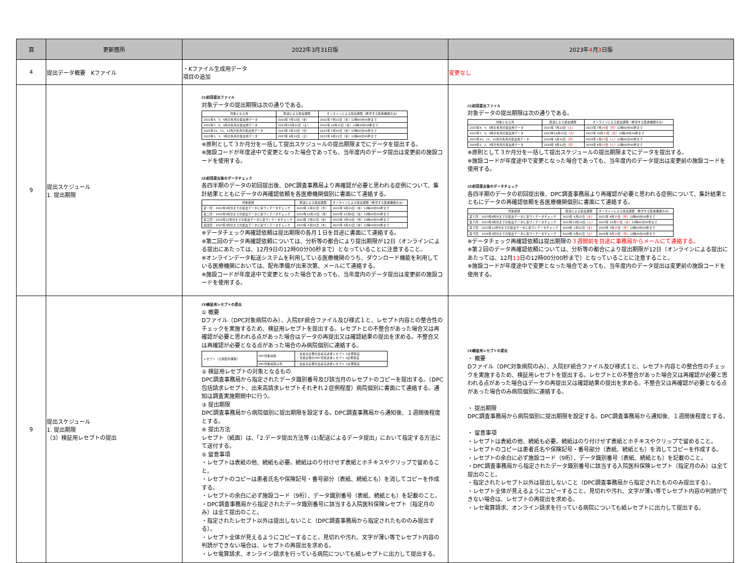| 頁 | 更新箇所 | 2022年3月31日版 | 2023年 4 月 3 日版 |
| --- | --- | --- | --- |
| 4 | 提出データ概要 Kファイル | ・Kファイル生成用データ 項目の追加 | 変更なし |
| 9 | 提出スケジュール 1. 提出期限 | (1)初回提出ファイル 対象データの提出期限は次の通りである。 / 対象となる月 / 配送による提出期限 / オンラインによる提出期限（希望する医療機関のみ） / / --- / --- / --- / / 2022年4、5、6月の各月の提出用データ / 2022年 7月22日（金） / 2022年 7月21日（木）12時00分00秒まで / / 2022年7、8、9月の各月の提出用データ / 2022年10月22日（土） / 2022年 10月21日（金）12時00分00秒まで / / 2022年10、11、12月の各月の提出用データ / 2023年 1月22日（日） / 2023年 1月20日（金）12時00分00秒まで / / 2023年1、2、3月の各月の提出用データ / 2023年 4月22日（土） / 2023年 4月21日（金）12時00分00秒まで / ※原則として３か月分を一括して提出スケジュールの提出期限までにデータを提出する。 ※施設コードが年度途中で変更となった場合であっても、当年度内のデータ提出は変更前の施設コードを使用する。 (2)初回提出後のデータチェック 各四半期のデータの初回提出後、DPC調査事務局より再確認が必要と思われる症例について、集計結果とともにデータの再確認依頼を各医療機関個別に書面にて連絡する。 / 対象範囲 / 配送による提出期限 / オンラインによる提出期限（希望する医療機関のみ） / / --- / --- / --- / / 第一回：2022年6月分までの提出データに基づくデータチェック / 2022年 9月22日（木） / 2022年 9月21日（水）12時00分00秒まで / / 第二回：2022年9月分までの提出データに基づくデータチェック / 2022年12月12日（月） / 2022年 12月9日（金）12時00分00秒まで / / 第三回：2022年12月分までの提出データに基づくデータチェック / 2023年 3月22日（水） / 2023年 3月20日（月）12時00分00秒まで / / 第四回：2023年3月分までの提出データに基づくデータチェック / 2023年 6月22日（木） / 2023年 6月21日（水）12時00分00秒まで / ※データチェック再確認依頼は提出期限の各月１日を目途に書面にて連絡する。 ※第二回のデータ再確認依頼については、分析等の都合により提出期限が12日（オンラインによる提出にあたっては、12月9日の12時00分00秒まで）となっていることに注意すること。 ※オンラインデータ転送システムを利用している医療機関のうち、ダウンロード機能を利用している医療機関においては、配布準備が出来次第、メールにて連絡する。 ※施設コードが年度途中で変更となった場合であっても、当年度内のデータ提出は変更前の施設コードを使用する。 | (1)初回提出ファイル 対象データの提出期限は次の通りである。 / 対象となる月 / 配送による提出期限 / オンラインによる提出期限（希望する医療機関のみ） / / --- / --- / --- / / 2023年4、5、6月の各月の提出用データ / 2023年 7月22日（ 土 ） / 2023年 7月 24 日（ 月 ）12時00分00秒まで / / 2023年7、8、9月の各月の提出用データ / 2023年10月22日（ 日 ） / 2023年 10月 23 日（ 月 ）12時00分00秒まで / / 2023年10、11、12月の各月の提出用データ / 2024年 1月22日（ 月 ） / 2024年 1月 23 日（ 火 ）12時00分00秒まで / / 2024年1、2、3月の各月の提出用データ / 2024年 4月22日（ 月 ） / 2024年 4月 23 日（ 火 ）12時00分00秒まで / ※原則として３か月分を一括して提出スケジュールの提出期限までにデータを提出する。 ※施設コードが年度途中で変更となった場合であっても、当年度内のデータ提出は変更前の施設コードを使用する。 (2)初回提出後のデータチェック 各四半期のデータの初回提出後、DPC調査事務局より再確認が必要と思われる症例について、集計結果とともにデータの再確認依頼を各医療機関個別に書面にて連絡する。 / 対象範囲 / 配送による提出期限 / オンラインによる提出期限（希望する医療機関のみ） / / --- / --- / --- / / 第１回：2023年6月分までの提出データに基づくデータチェック / 2023年 9月22日（ 金 ） / 2023年 9月 25 日（ 月 ）12時00分00秒まで / / 第２回：2023年9月分までの提出データに基づくデータチェック / 2023年12月12日（ 火 ） / 2023年 12月 13 日（ 水 ）12時00分00秒まで / / 第３回：2023年12月分までの提出データに基づくデータチェック / 2024年 3月22日（ 金 ） / 2024年 3月 25 日（ 月 ）12時00分00秒まで / / 第４回：2024年3月分までの提出データに基づくデータチェック / 2024年 6月22日（ 土 ） / 2024年 6月 24 日（ 月 ）12時00分00秒まで / ※データチェック再確認依頼は提出期限の ３週間前を目途に事務局からメールにて連絡する。 ※第２回のデータ再確認依頼については、分析等の都合により提出期限が12日（オンラインによる提出にあたっては、12月 13 日の12時00分00秒まで）となっていることに注意すること。 ※施設コードが年度途中で変更となった場合であっても、当年度内のデータ提出は変更前の施設コードを使用する。 |
| 9 | 提出スケジュール 1. 提出期限 （3）検証用レセプトの提出 | (3)検証用レセプトの提出 ① 概要 Dファイル（DPC対象病院のみ）、入院EF統合ファイル及び様式１と、レセプト内容との整合性のチェックを実施するため、検証用レセプトを提出する。レセプトとの不整合があった場合又は再確認が必要と思われる点があった場合はデータの再提出又は確認結果の提出を求める。不整合又は再確認が必要となる点があった場合のみ病院個別に連絡する。 / レセプト（入院医科保険） / DPC対象病院 / ・出来高症例の出来高請求レセプト 2症例程度 ・包括症例のDPC包括請求レセプト 2症例程度 / / / DPC対象病院以外 / ・出来高症例の出来高請求レセプト 2症例程度 / ② 検証用レセプトの対象となるもの DPC調査事務局から指定されたデータ識別番号及び該当月のレセプトのコピーを提出する。（DPC包括請求レセプト、出来高請求レセプトそれぞれ２症例程度）病院個別に書面にて連絡する。通知は調査実施期間中に行う。 ③ 提出期限 DPC調査事務局から病院個別に提出期限を設定する。DPC調査事務局から通知後、１週間後程度とする。 ④ 提出方法 レセプト（紙面）は、「2.データ提出方法等 (1)配送によるデータ提出」において指定する方法にて送付する。 ⑤ 留意事項 ・レセプトは表紙の他、続紙も必要。続紙はのり付けせず表紙とホチキスやクリップで留めること。 ・レセプトのコピーは患者氏名や保険記号・番号部分（表紙、続紙とも）を消してコピーを作成する。 ・レセプトの余白に必ず施設コード（9桁）、データ識別番号（表紙、続紙とも）を記載のこと。 ・DPC調査事務局から指定されたデータ識別番号に該当する入院医科保険レセプト（指定月のみ）は全て提出のこと。 ・指定されたレセプト以外は提出しないこと（DPC調査事務局から指定されたもののみ提出する）。 ・レセプト全体が見えるようにコピーすること。見切れや汚れ、文字が薄い等でレセプト内容の判読ができない場合は、レセプトの再提出を求める。 ・レセ電算請求、オンライン請求を行っている病院についても紙レセプトに出力して提出する。 | (3)検証用レセプトの提出 ・ 概要 Dファイル（DPC対象病院のみ）、入院EF統合ファイル及び様式１と、レセプト内容との整合性のチェックを実施するため、検証用レセプトを提出する。レセプトとの不整合があった場合又は再確認が必要と思われる点があった場合はデータの再提出又は確認結果の提出を求める。不整合又は再確認が必要となる点があった場合のみ病院個別に連絡する。 ・ 提出期限 DPC調査事務局から病院個別に提出期限を設定する。DPC調査事務局から通知後、１週間後程度とする。 ・ 留意事項 ・レセプトは表紙の他、続紙も必要。続紙はのり付けせず表紙とホチキスやクリップで留めること。 ・レセプトのコピーは患者氏名や保険記号・番号部分（表紙、続紙とも）を消してコピーを作成する。 ・レセプトの余白に必ず施設コード（9桁）、データ識別番号（表紙、続紙とも）を記載のこと。 ・DPC調査事務局から指定されたデータ識別番号に該当する入院医科保険レセプト（指定月のみ）は全て提出のこと。 ・指定されたレセプト以外は提出しないこと（DPC調査事務局から指定されたもののみ提出する）。 ・レセプト全体が見えるようにコピーすること。見切れや汚れ、文字が薄い等でレセプト内容の判読ができない場合は、レセプトの再提出を求める。 ・レセ電算請求、オンライン請求を行っている病院についても紙レセプトに出力して提出する。 |